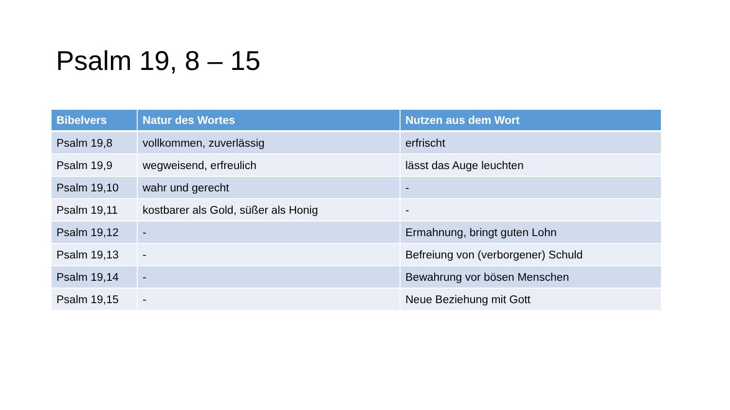Psalm 19, 8 – 15
| Bibelvers | Natur des Wortes | Nutzen aus dem Wort |
| --- | --- | --- |
| Psalm 19,8 | vollkommen, zuverlässig | erfrischt |
| Psalm 19,9 | wegweisend, erfreulich | lässt das Auge leuchten |
| Psalm 19,10 | wahr und gerecht | - |
| Psalm 19,11 | kostbarer als Gold, süßer als Honig | - |
| Psalm 19,12 | - | Ermahnung, bringt guten Lohn |
| Psalm 19,13 | - | Befreiung von (verborgener) Schuld |
| Psalm 19,14 | - | Bewahrung vor bösen Menschen |
| Psalm 19,15 | - | Neue Beziehung mit Gott |